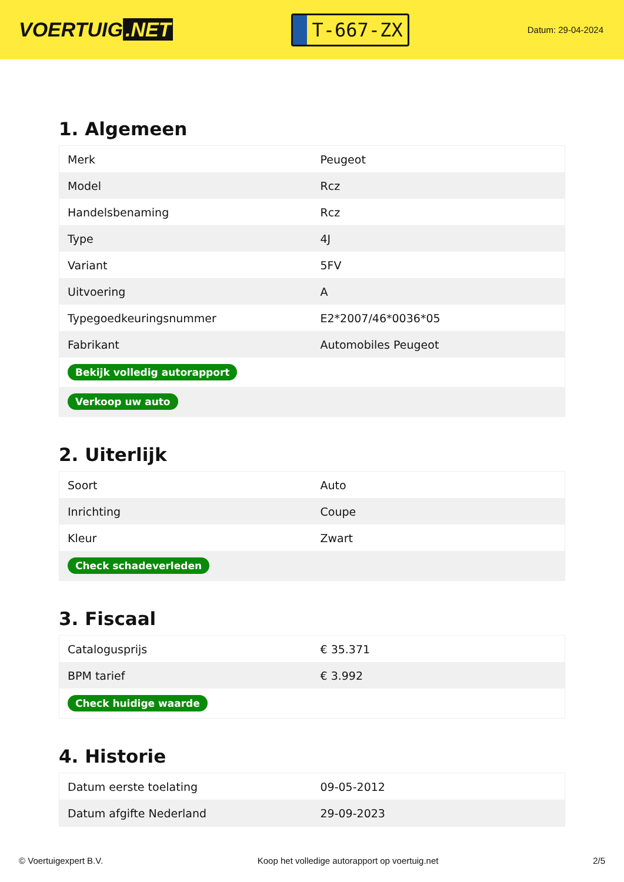VOERTUIG.NET
T-667-ZX
Datum: 29-04-2024
1. Algemeen
| Merk | Peugeot |
| Model | Rcz |
| Handelsbenaming | Rcz |
| Type | 4J |
| Variant | 5FV |
| Uitvoering | A |
| Typegoedkeuringsnummer | E2*2007/46*0036*05 |
| Fabrikant | Automobiles Peugeot |
| Bekijk volledig autorapport | |
| Verkoop uw auto | |
2. Uiterlijk
| Soort | Auto |
| Inrichting | Coupe |
| Kleur | Zwart |
| Check schadeverleden | |
3. Fiscaal
| Catalogusprijs | € 35.371 |
| BPM tarief | € 3.992 |
| Check huidige waarde | |
4. Historie
| Datum eerste toelating | 09-05-2012 |
| Datum afgifte Nederland | 29-09-2023 |
© Voertuigexpert B.V. Koop het volledige autorapport op voertuig.net 2/5